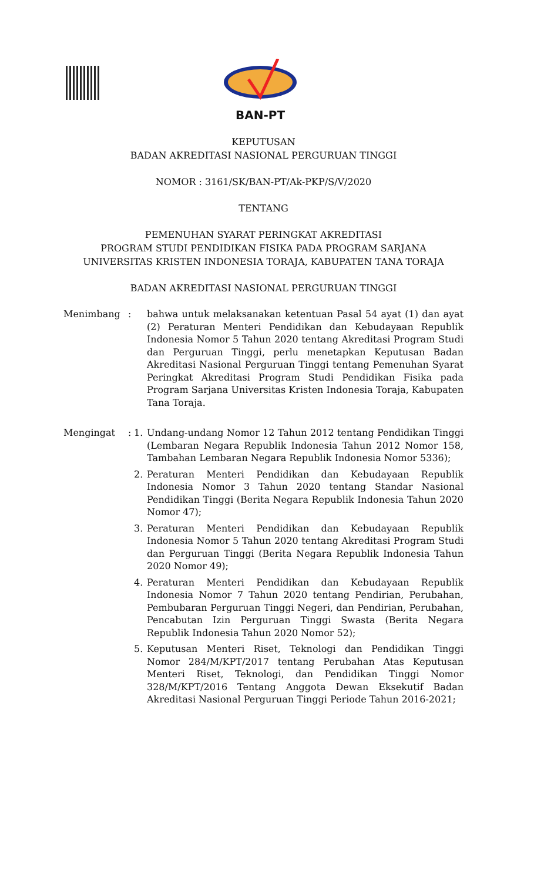BAN-PT
KEPUTUSAN
BADAN AKREDITASI NASIONAL PERGURUAN TINGGI
NOMOR : 3161/SK/BAN-PT/Ak-PKP/S/V/2020
TENTANG
PEMENUHAN SYARAT PERINGKAT AKREDITASI
PROGRAM STUDI PENDIDIKAN FISIKA PADA PROGRAM SARJANA
UNIVERSITAS KRISTEN INDONESIA TORAJA, KABUPATEN TANA TORAJA
BADAN AKREDITASI NASIONAL PERGURUAN TINGGI
Menimbang : bahwa untuk melaksanakan ketentuan Pasal 54 ayat (1) dan ayat (2) Peraturan Menteri Pendidikan dan Kebudayaan Republik Indonesia Nomor 5 Tahun 2020 tentang Akreditasi Program Studi dan Perguruan Tinggi, perlu menetapkan Keputusan Badan Akreditasi Nasional Perguruan Tinggi tentang Pemenuhan Syarat Peringkat Akreditasi Program Studi Pendidikan Fisika pada Program Sarjana Universitas Kristen Indonesia Toraja, Kabupaten Tana Toraja.
Mengingat : 1. Undang-undang Nomor 12 Tahun 2012 tentang Pendidikan Tinggi (Lembaran Negara Republik Indonesia Tahun 2012 Nomor 158, Tambahan Lembaran Negara Republik Indonesia Nomor 5336);
2. Peraturan Menteri Pendidikan dan Kebudayaan Republik Indonesia Nomor 3 Tahun 2020 tentang Standar Nasional Pendidikan Tinggi (Berita Negara Republik Indonesia Tahun 2020 Nomor 47);
3. Peraturan Menteri Pendidikan dan Kebudayaan Republik Indonesia Nomor 5 Tahun 2020 tentang Akreditasi Program Studi dan Perguruan Tinggi (Berita Negara Republik Indonesia Tahun 2020 Nomor 49);
4. Peraturan Menteri Pendidikan dan Kebudayaan Republik Indonesia Nomor 7 Tahun 2020 tentang Pendirian, Perubahan, Pembubaran Perguruan Tinggi Negeri, dan Pendirian, Perubahan, Pencabutan Izin Perguruan Tinggi Swasta (Berita Negara Republik Indonesia Tahun 2020 Nomor 52);
5. Keputusan Menteri Riset, Teknologi dan Pendidikan Tinggi Nomor 284/M/KPT/2017 tentang Perubahan Atas Keputusan Menteri Riset, Teknologi, dan Pendidikan Tinggi Nomor 328/M/KPT/2016 Tentang Anggota Dewan Eksekutif Badan Akreditasi Nasional Perguruan Tinggi Periode Tahun 2016-2021;